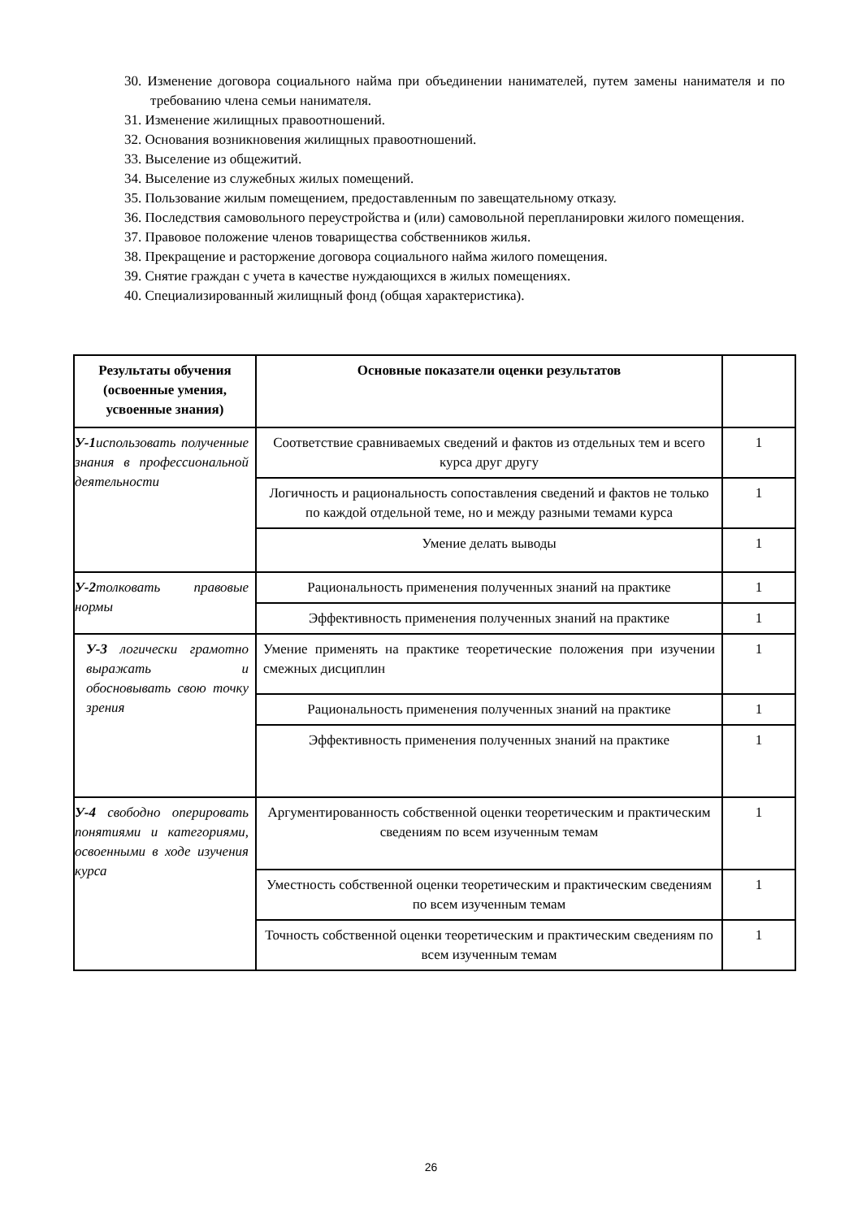30. Изменение договора социального найма при объединении нанимателей, путем замены нанимателя и по требованию члена семьи нанимателя.
31. Изменение жилищных правоотношений.
32. Основания возникновения жилищных правоотношений.
33. Выселение из общежитий.
34. Выселение из служебных жилых помещений.
35. Пользование жилым помещением, предоставленным по завещательному отказу.
36. Последствия самовольного переустройства и (или) самовольной перепланировки жилого помещения.
37. Правовое положение членов товарищества собственников жилья.
38. Прекращение и расторжение договора социального найма жилого помещения.
39. Снятие граждан с учета в качестве нуждающихся в жилых помещениях.
40. Специализированный жилищный фонд (общая характеристика).
| Результаты обучения (освоенные умения, усвоенные знания) | Основные показатели оценки результатов | |
| --- | --- | --- |
| У-1 использовать полученные знания в профессиональной деятельности | Соответствие сравниваемых сведений и фактов из отдельных тем и всего курса друг другу | 1 |
| | Логичность и рациональность сопоставления сведений и фактов не только по каждой отдельной теме, но и между разными темами курса | 1 |
| | Умение делать выводы | 1 |
| У-2 толковать правовые нормы | Рациональность применения полученных знаний на практике | 1 |
| | Эффективность применения полученных знаний на практике | 1 |
| У-3 логически грамотно выражать и обосновывать свою точку зрения | Умение применять на практике теоретические положения при изучении смежных дисциплин | 1 |
| | Рациональность применения полученных знаний на практике | 1 |
| | Эффективность применения полученных знаний на практике | 1 |
| У-4 свободно оперировать понятиями и категориями, освоенными в ходе изучения курса | Аргументированность собственной оценки теоретическим и практическим сведениям по всем изученным темам | 1 |
| | Уместность собственной оценки теоретическим и практическим сведениям по всем изученным темам | 1 |
| | Точность собственной оценки теоретическим и практическим сведениям по всем изученным темам | 1 |
26